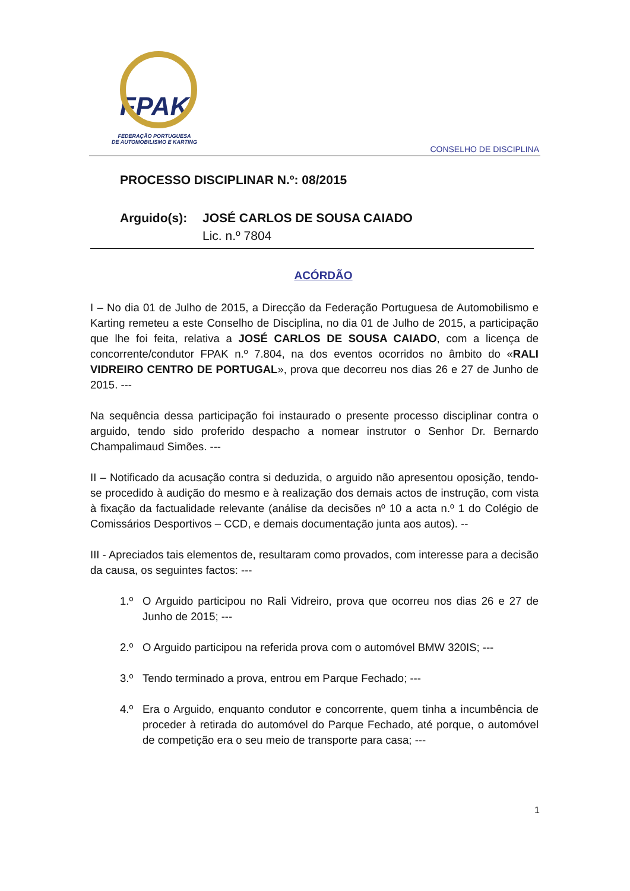FPAK
FEDERAÇÃO PORTUGUESA
DE AUTOMOBILISMO E KARTING
CONSELHO DE DISCIPLINA
PROCESSO DISCIPLINAR N.º: 08/2015
Arguido(s): JOSÉ CARLOS DE SOUSA CAIADO
Lic. n.º 7804
ACÓRDÃO
I – No dia 01 de Julho de 2015, a Direcção da Federação Portuguesa de Automobilismo e Karting remeteu a este Conselho de Disciplina, no dia 01 de Julho de 2015, a participação que lhe foi feita, relativa a JOSÉ CARLOS DE SOUSA CAIADO, com a licença de concorrente/condutor FPAK n.º 7.804, na dos eventos ocorridos no âmbito do «RALI VIDREIRO CENTRO DE PORTUGAL», prova que decorreu nos dias 26 e 27 de Junho de 2015. ---
Na sequência dessa participação foi instaurado o presente processo disciplinar contra o arguido, tendo sido proferido despacho a nomear instrutor o Senhor Dr. Bernardo Champalimaud Simões. ---
II – Notificado da acusação contra si deduzida, o arguido não apresentou oposição, tendo-se procedido à audição do mesmo e à realização dos demais actos de instrução, com vista à fixação da factualidade relevante (análise da decisões nº 10 a acta n.º 1 do Colégio de Comissários Desportivos – CCD, e demais documentação junta aos autos). --
III - Apreciados tais elementos de, resultaram como provados, com interesse para a decisão da causa, os seguintes factos: ---
1.º O Arguido participou no Rali Vidreiro, prova que ocorreu nos dias 26 e 27 de Junho de 2015; ---
2.º O Arguido participou na referida prova com o automóvel BMW 320IS; ---
3.º Tendo terminado a prova, entrou em Parque Fechado; ---
4.º Era o Arguido, enquanto condutor e concorrente, quem tinha a incumbência de proceder à retirada do automóvel do Parque Fechado, até porque, o automóvel de competição era o seu meio de transporte para casa; ---
1